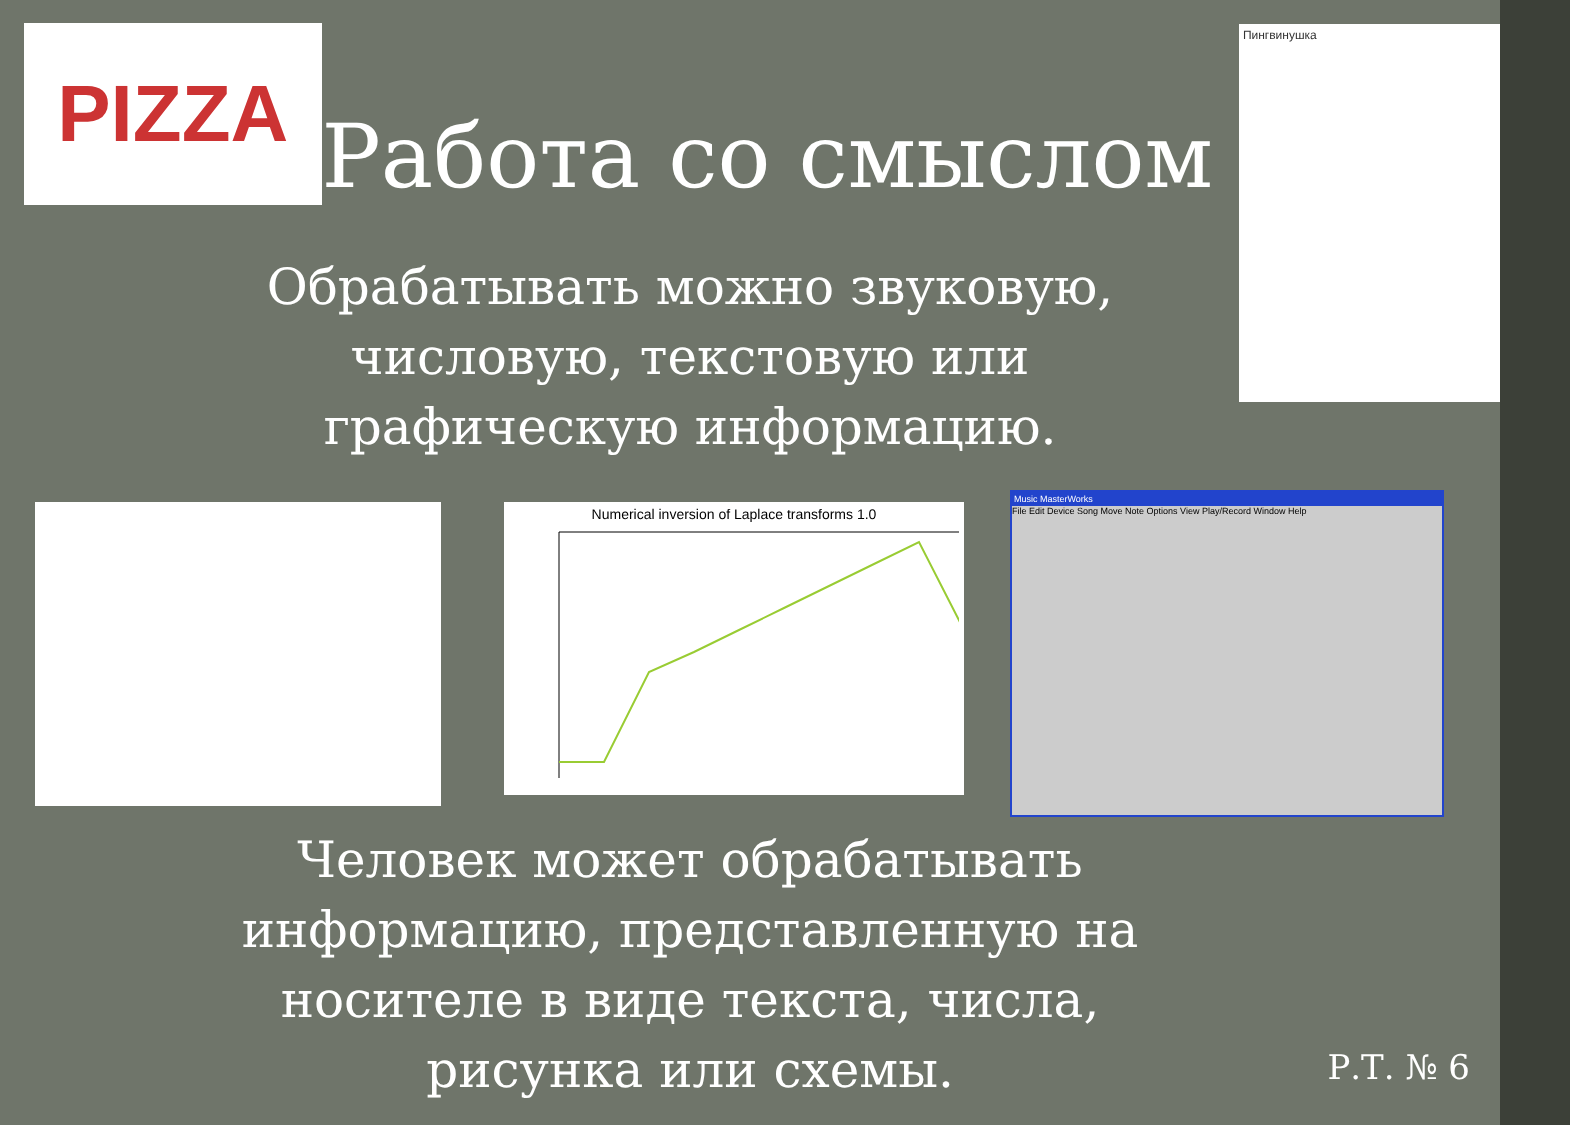PIZZA
Работа со смыслом
Пингвинушка
Обрабатывать можно звуковую,
числовую, текстовую или
графическую информацию.
Numerical inversion of Laplace transforms 1.0
Music MasterWorks
File Edit Device Song Move Note Options View Play/Record Window Help
Человек может обрабатывать
информацию, представленную на
носителе в виде текста, числа,
рисунка или схемы.
Р.Т. № 6